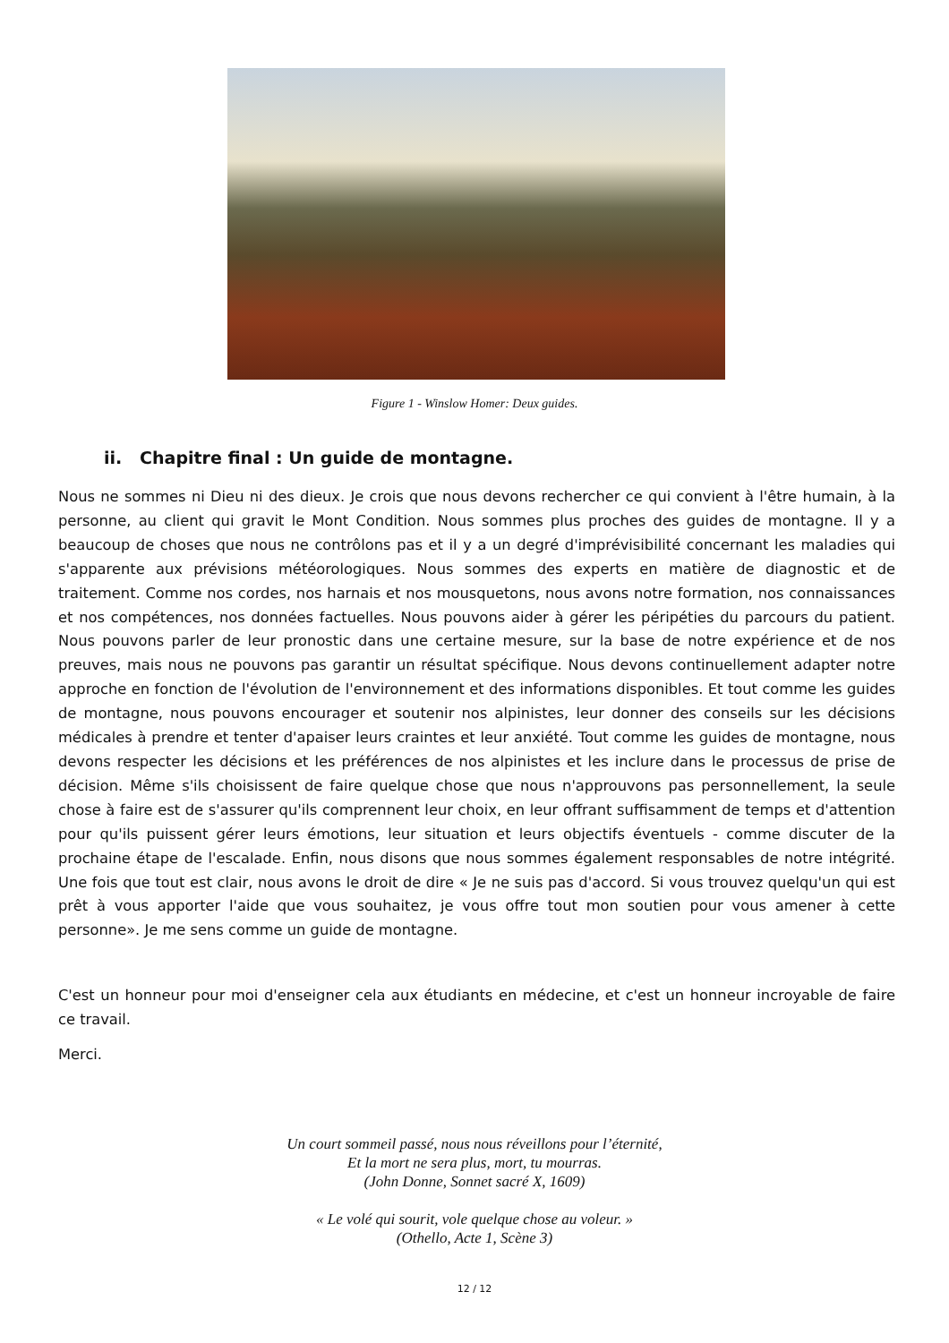Figure 1 - Winslow Homer: Deux guides.
ii. Chapitre final : Un guide de montagne.
Nous ne sommes ni Dieu ni des dieux. Je crois que nous devons rechercher ce qui convient à l'être humain, à la personne, au client qui gravit le Mont Condition. Nous sommes plus proches des guides de montagne. Il y a beaucoup de choses que nous ne contrôlons pas et il y a un degré d'imprévisibilité concernant les maladies qui s'apparente aux prévisions météorologiques. Nous sommes des experts en matière de diagnostic et de traitement. Comme nos cordes, nos harnais et nos mousquetons, nous avons notre formation, nos connaissances et nos compétences, nos données factuelles. Nous pouvons aider à gérer les péripéties du parcours du patient. Nous pouvons parler de leur pronostic dans une certaine mesure, sur la base de notre expérience et de nos preuves, mais nous ne pouvons pas garantir un résultat spécifique. Nous devons continuellement adapter notre approche en fonction de l'évolution de l'environnement et des informations disponibles. Et tout comme les guides de montagne, nous pouvons encourager et soutenir nos alpinistes, leur donner des conseils sur les décisions médicales à prendre et tenter d'apaiser leurs craintes et leur anxiété. Tout comme les guides de montagne, nous devons respecter les décisions et les préférences de nos alpinistes et les inclure dans le processus de prise de décision. Même s'ils choisissent de faire quelque chose que nous n'approuvons pas personnellement, la seule chose à faire est de s'assurer qu'ils comprennent leur choix, en leur offrant suffisamment de temps et d'attention pour qu'ils puissent gérer leurs émotions, leur situation et leurs objectifs éventuels - comme discuter de la prochaine étape de l'escalade. Enfin, nous disons que nous sommes également responsables de notre intégrité. Une fois que tout est clair, nous avons le droit de dire « Je ne suis pas d'accord. Si vous trouvez quelqu'un qui est prêt à vous apporter l'aide que vous souhaitez, je vous offre tout mon soutien pour vous amener à cette personne». Je me sens comme un guide de montagne.
C'est un honneur pour moi d'enseigner cela aux étudiants en médecine, et c'est un honneur incroyable de faire ce travail.
Merci.
Un court sommeil passé, nous nous réveillons pour l’éternité,
Et la mort ne sera plus, mort, tu mourras.
(John Donne, Sonnet sacré X, 1609)
« Le volé qui sourit, vole quelque chose au voleur. »
(Othello, Acte 1, Scène 3)
12 / 12